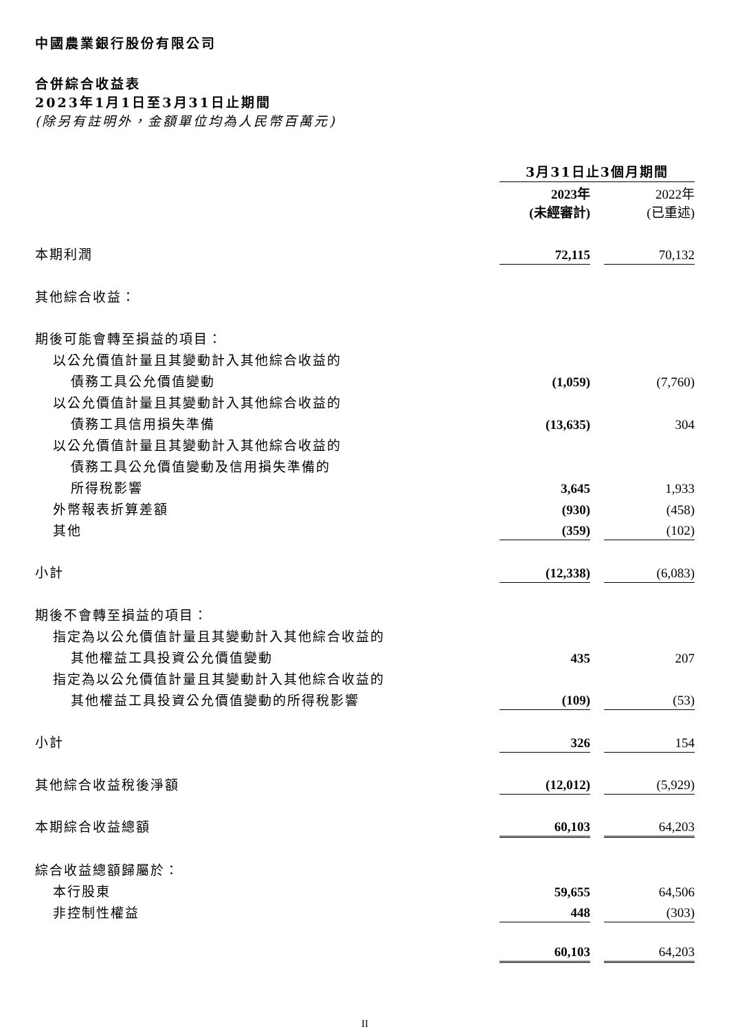中國農業銀行股份有限公司
合併綜合收益表
2023年1月1日至3月31日止期間
(除另有註明外，金額單位均為人民幣百萬元)
| | 3月31日止3個月期間 | | |
| | 2023年 (未經審計) | | 2022年 (已重述) |
| 本期利潤 | 72,115 | | 70,132 |
| 其他綜合收益： | | | |
| 期後可能會轉至損益的項目： | | | |
| 以公允價值計量且其變動計入其他綜合收益的 | | | |
| 債務工具公允價值變動 | (1,059) | | (7,760) |
| 以公允價值計量且其變動計入其他綜合收益的 | | | |
| 債務工具信用損失準備 | (13,635) | | 304 |
| 以公允價值計量且其變動計入其他綜合收益的 | | | |
| 債務工具公允價值變動及信用損失準備的 | | | |
| 所得稅影響 | 3,645 | | 1,933 |
| 外幣報表折算差額 | (930) | | (458) |
| 其他 | (359) | | (102) |
| 小計 | (12,338) | | (6,083) |
| 期後不會轉至損益的項目： | | | |
| 指定為以公允價值計量且其變動計入其他綜合收益的 | | | |
| 其他權益工具投資公允價值變動 | 435 | | 207 |
| 指定為以公允價值計量且其變動計入其他綜合收益的 | | | |
| 其他權益工具投資公允價值變動的所得稅影響 | (109) | | (53) |
| 小計 | 326 | | 154 |
| 其他綜合收益稅後淨額 | (12,012) | | (5,929) |
| 本期綜合收益總額 | 60,103 | | 64,203 |
| 綜合收益總額歸屬於： | | | |
| 本行股東 | 59,655 | | 64,506 |
| 非控制性權益 | 448 | | (303) |
| | 60,103 | | 64,203 |
II